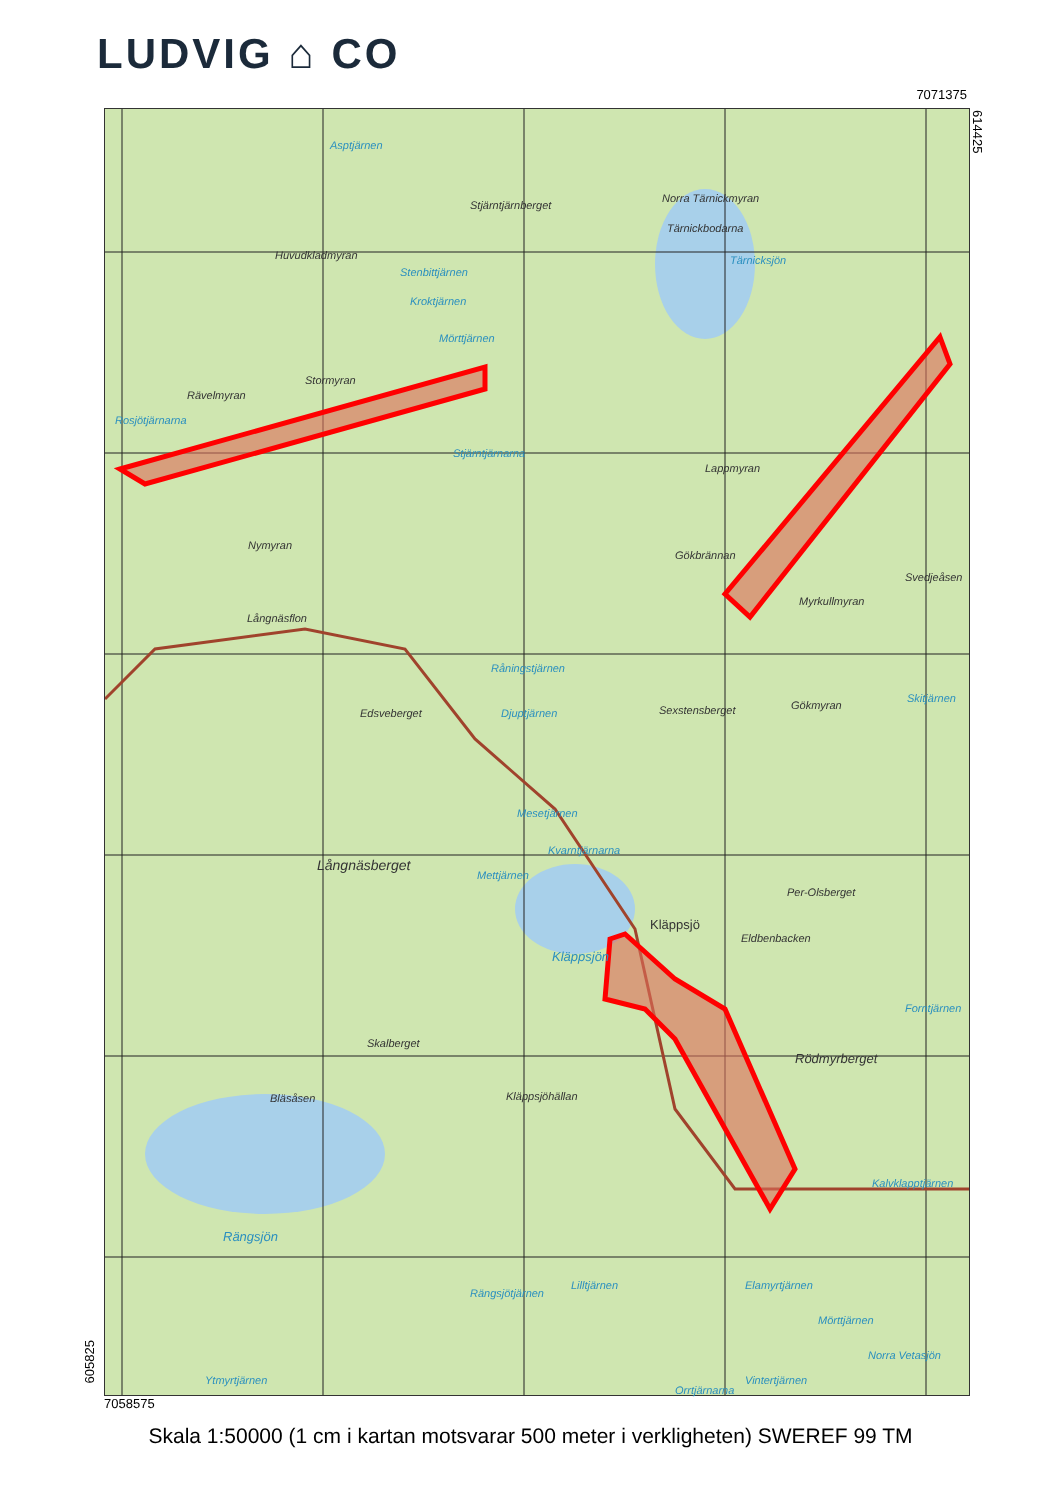LUDVIG ⌂ CO
7071375
614425
Asptjärnen
Stjärntjärnberget
Norra Tärnickmyran
Tärnickbodarna
Tärnicksjön
Huvudkladmyran
Stenbittjärnen
Kroktjärnen
Mörttjärnen
Stormyran
Rävelmyran
Rosjötjärnarna
Stjärntjärnarna
Lappmyran
Nymyran
Gökbrännan
Svedjeåsen
Myrkullmyran
Långnäsflon
Råningstjärnen
Edsveberget Djuptjärnen Sexstensberget Gökmyran
Skitjärnen
Mesetjärnen
Kvarntjärnarna
Långnäsberget
Mettjärnen
Per-Olsberget
Kläppsjö
Eldbenbacken
Kläppsjön
Forntjärnen
Skalberget
Rödmyrberget
Bläsåsen Kläppsjöhällan
Kalvklapptjärnen
Rängsjön
Rängsjötjärnen
Lilltjärnen Elamyrtjärnen
Mörttjärnen
Norra Vetasjön
Ytmyrtjärnen
Orrtjärnarna
Vintertjärnen
7058575
605825
Skala 1:50000 (1 cm i kartan motsvarar 500 meter i verkligheten) SWEREF 99 TM